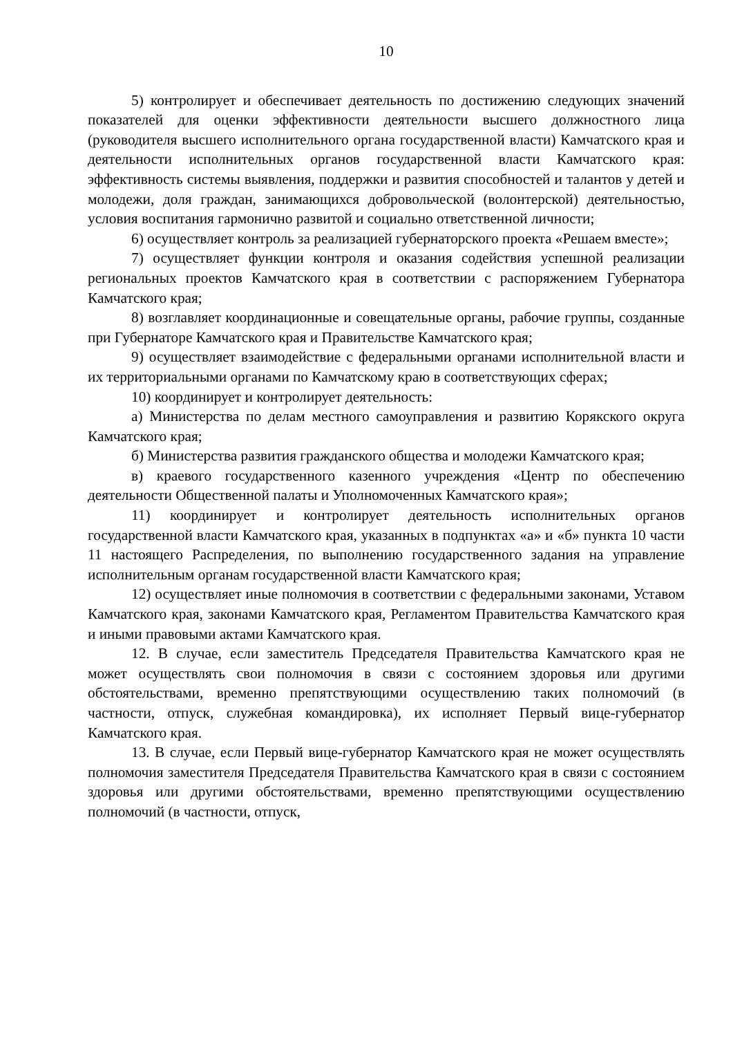10
5) контролирует и обеспечивает деятельность по достижению следующих значений показателей для оценки эффективности деятельности высшего должностного лица (руководителя высшего исполнительного органа государственной власти) Камчатского края и деятельности исполнительных органов государственной власти Камчатского края: эффективность системы выявления, поддержки и развития способностей и талантов у детей и молодежи, доля граждан, занимающихся добровольческой (волонтерской) деятельностью, условия воспитания гармонично развитой и социально ответственной личности;
6) осуществляет контроль за реализацией губернаторского проекта «Решаем вместе»;
7) осуществляет функции контроля и оказания содействия успешной реализации региональных проектов Камчатского края в соответствии с распоряжением Губернатора Камчатского края;
8) возглавляет координационные и совещательные органы, рабочие группы, созданные при Губернаторе Камчатского края и Правительстве Камчатского края;
9) осуществляет взаимодействие с федеральными органами исполнительной власти и их территориальными органами по Камчатскому краю в соответствующих сферах;
10) координирует и контролирует деятельность:
а) Министерства по делам местного самоуправления и развитию Корякского округа Камчатского края;
б) Министерства развития гражданского общества и молодежи Камчатского края;
в) краевого государственного казенного учреждения «Центр по обеспечению деятельности Общественной палаты и Уполномоченных Камчатского края»;
11) координирует и контролирует деятельность исполнительных органов государственной власти Камчатского края, указанных в подпунктах «а» и «б» пункта 10 части 11 настоящего Распределения, по выполнению государственного задания на управление исполнительным органам государственной власти Камчатского края;
12) осуществляет иные полномочия в соответствии с федеральными законами, Уставом Камчатского края, законами Камчатского края, Регламентом Правительства Камчатского края и иными правовыми актами Камчатского края.
12. В случае, если заместитель Председателя Правительства Камчатского края не может осуществлять свои полномочия в связи с состоянием здоровья или другими обстоятельствами, временно препятствующими осуществлению таких полномочий (в частности, отпуск, служебная командировка), их исполняет Первый вице-губернатор Камчатского края.
13. В случае, если Первый вице-губернатор Камчатского края не может осуществлять полномочия заместителя Председателя Правительства Камчатского края в связи с состоянием здоровья или другими обстоятельствами, временно препятствующими осуществлению полномочий (в частности, отпуск,